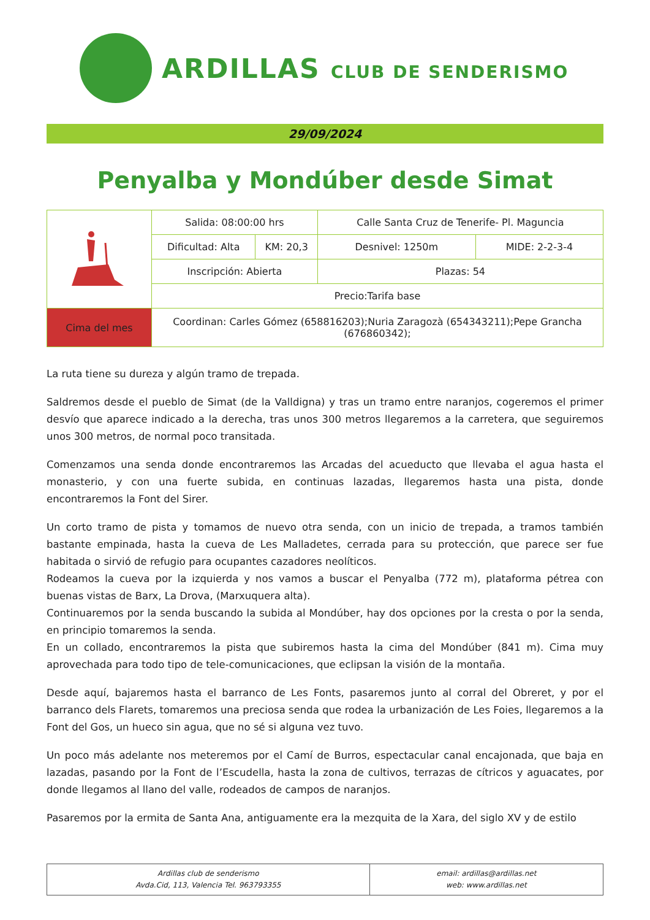ARDILLAS CLUB DE SENDERISMO
29/09/2024
Penyalba y Mondúber desde Simat
| | Salida: 08:00:00 hrs | | Calle Santa Cruz de Tenerife- Pl. Maguncia | |
| | Dificultad: Alta | KM: 20,3 | Desnivel: 1250m | MIDE: 2-2-3-4 |
| | Inscripción: Abierta | | Plazas: 54 | |
| | Precio:Tarifa base | | | |
| Cima del mes | Coordinan: Carles Gómez (658816203);Nuria Zaragozà (654343211);Pepe Grancha (676860342); | | | |
La ruta tiene su dureza y algún tramo de trepada.
Saldremos desde el pueblo de Simat (de la Valldigna) y tras un tramo entre naranjos, cogeremos el primer desvío que aparece indicado a la derecha, tras unos 300 metros llegaremos a la carretera, que seguiremos unos 300 metros, de normal poco transitada.
Comenzamos una senda donde encontraremos las Arcadas del acueducto que llevaba el agua hasta el monasterio, y con una fuerte subida, en continuas lazadas, llegaremos hasta una pista, donde encontraremos la Font del Sirer.
Un corto tramo de pista y tomamos de nuevo otra senda, con un inicio de trepada, a tramos también bastante empinada, hasta la cueva de Les Malladetes, cerrada para su protección, que parece ser fue habitada o sirvió de refugio para ocupantes cazadores neolíticos.
Rodeamos la cueva por la izquierda y nos vamos a buscar el Penyalba (772 m), plataforma pétrea con buenas vistas de Barx, La Drova, (Marxuquera alta).
Continuaremos por la senda buscando la subida al Mondúber, hay dos opciones por la cresta o por la senda, en principio tomaremos la senda.
En un collado, encontraremos la pista que subiremos hasta la cima del Mondúber (841 m). Cima muy aprovechada para todo tipo de tele-comunicaciones, que eclipsan la visión de la montaña.
Desde aquí, bajaremos hasta el barranco de Les Fonts, pasaremos junto al corral del Obreret, y por el barranco dels Flarets, tomaremos una preciosa senda que rodea la urbanización de Les Foies, llegaremos a la Font del Gos, un hueco sin agua, que no sé si alguna vez tuvo.
Un poco más adelante nos meteremos por el Camí de Burros, espectacular canal encajonada, que baja en lazadas, pasando por la Font de l’Escudella, hasta la zona de cultivos, terrazas de cítricos y aguacates, por donde llegamos al llano del valle, rodeados de campos de naranjos.
Pasaremos por la ermita de Santa Ana, antiguamente era la mezquita de la Xara, del siglo XV y de estilo
| Ardillas club de senderismo Avda.Cid, 113, Valencia Tel. 963793355 | email: ardillas@ardillas.net web: www.ardillas.net |